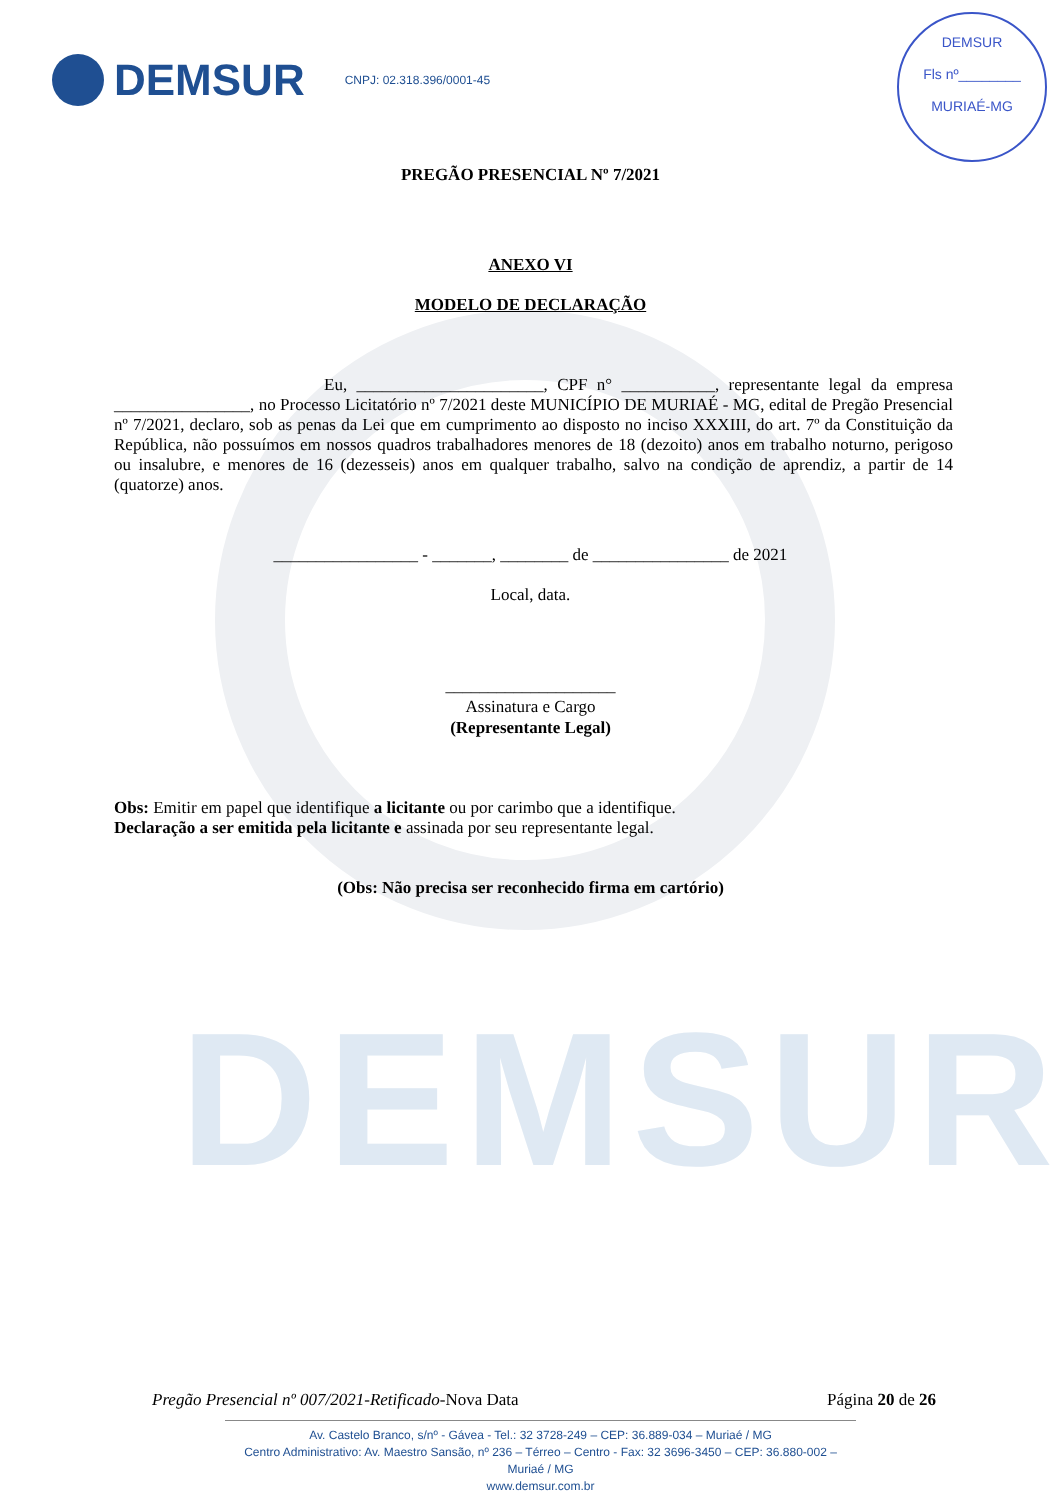DEMSUR
DEMSUR
CNPJ: 02.318.396/0001-45
DEMSUR
Fls nº________
MURIAÉ-MG
PREGÃO PRESENCIAL Nº 7/2021
ANEXO VI
MODELO DE DECLARAÇÃO
Eu, ______________________, CPF n° ___________, representante legal da empresa ________________, no Processo Licitatório nº 7/2021 deste MUNICÍPIO DE MURIAÉ - MG, edital de Pregão Presencial nº 7/2021, declaro, sob as penas da Lei que em cumprimento ao disposto no inciso XXXIII, do art. 7º da Constituição da República, não possuímos em nossos quadros trabalhadores menores de 18 (dezoito) anos em trabalho noturno, perigoso ou insalubre, e menores de 16 (dezesseis) anos em qualquer trabalho, salvo na condição de aprendiz, a partir de 14 (quatorze) anos.
_________________ - _______, ________ de ________________ de 2021
Local, data.
____________________
Assinatura e Cargo
(Representante Legal)
Obs: Emitir em papel que identifique a licitante ou por carimbo que a identifique.
Declaração a ser emitida pela licitante e assinada por seu representante legal.
(Obs: Não precisa ser reconhecido firma em cartório)
Pregão Presencial nº 007/2021-Retificado-Nova Data Página 20 de 26
Av. Castelo Branco, s/nº - Gávea - Tel.: 32 3728-249 – CEP: 36.889-034 – Muriaé / MG
Centro Administrativo: Av. Maestro Sansão, nº 236 – Térreo – Centro - Fax: 32 3696-3450 – CEP: 36.880-002 – Muriaé / MG
www.demsur.com.br